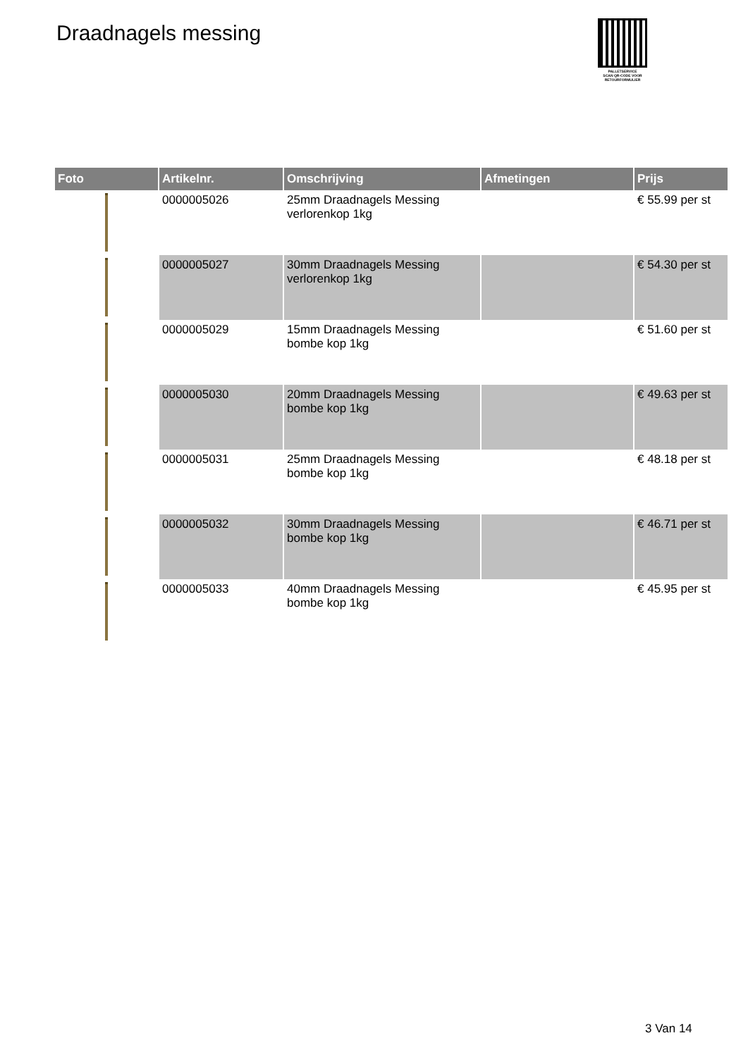Draadnagels messing
PALLETSERVICE
SCAN QR-CODE VOOR RETOURFORMULIER
| Foto | Artikelnr. | Omschrijving | Afmetingen | Prijs |
| --- | --- | --- | --- | --- |
| | 0000005026 | 25mm Draadnagels Messing verlorenkop 1kg | | € 55.99 per st |
| | 0000005027 | 30mm Draadnagels Messing verlorenkop 1kg | | € 54.30 per st |
| | 0000005029 | 15mm Draadnagels Messing bombe kop 1kg | | € 51.60 per st |
| | 0000005030 | 20mm Draadnagels Messing bombe kop 1kg | | € 49.63 per st |
| | 0000005031 | 25mm Draadnagels Messing bombe kop 1kg | | € 48.18 per st |
| | 0000005032 | 30mm Draadnagels Messing bombe kop 1kg | | € 46.71 per st |
| | 0000005033 | 40mm Draadnagels Messing bombe kop 1kg | | € 45.95 per st |
3 Van 14